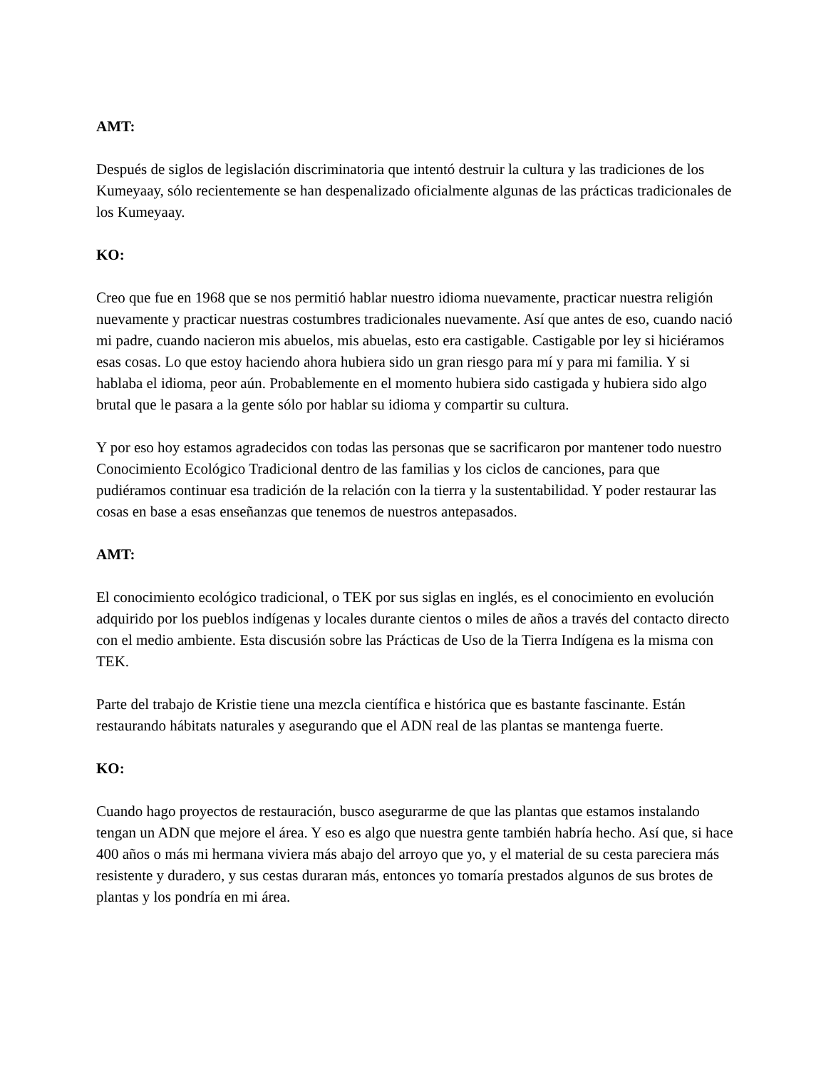AMT:
Después de siglos de legislación discriminatoria que intentó destruir la cultura y las tradiciones de los Kumeyaay, sólo recientemente se han despenalizado oficialmente algunas de las prácticas tradicionales de los Kumeyaay.
KO:
Creo que fue en 1968 que se nos permitió hablar nuestro idioma nuevamente, practicar nuestra religión nuevamente y practicar nuestras costumbres tradicionales nuevamente. Así que antes de eso, cuando nació mi padre, cuando nacieron mis abuelos, mis abuelas, esto era castigable. Castigable por ley si hiciéramos esas cosas. Lo que estoy haciendo ahora hubiera sido un gran riesgo para mí y para mi familia. Y si hablaba el idioma, peor aún. Probablemente en el momento hubiera sido castigada y hubiera sido algo brutal que le pasara a la gente sólo por hablar su idioma y compartir su cultura.
Y por eso hoy estamos agradecidos con todas las personas que se sacrificaron por mantener todo nuestro Conocimiento Ecológico Tradicional dentro de las familias y los ciclos de canciones, para que pudiéramos continuar esa tradición de la relación con la tierra y la sustentabilidad. Y poder restaurar las cosas en base a esas enseñanzas que tenemos de nuestros antepasados.
AMT:
El conocimiento ecológico tradicional, o TEK por sus siglas en inglés, es el conocimiento en evolución adquirido por los pueblos indígenas y locales durante cientos o miles de años a través del contacto directo con el medio ambiente. Esta discusión sobre las Prácticas de Uso de la Tierra Indígena es la misma con TEK.
Parte del trabajo de Kristie tiene una mezcla científica e histórica que es bastante fascinante. Están restaurando hábitats naturales y asegurando que el ADN real de las plantas se mantenga fuerte.
KO:
Cuando hago proyectos de restauración, busco asegurarme de que las plantas que estamos instalando tengan un ADN que mejore el área. Y eso es algo que nuestra gente también habría hecho. Así que, si hace 400 años o más mi hermana viviera más abajo del arroyo que yo, y el material de su cesta pareciera más resistente y duradero, y sus cestas duraran más, entonces yo tomaría prestados algunos de sus brotes de plantas y los pondría en mi área.